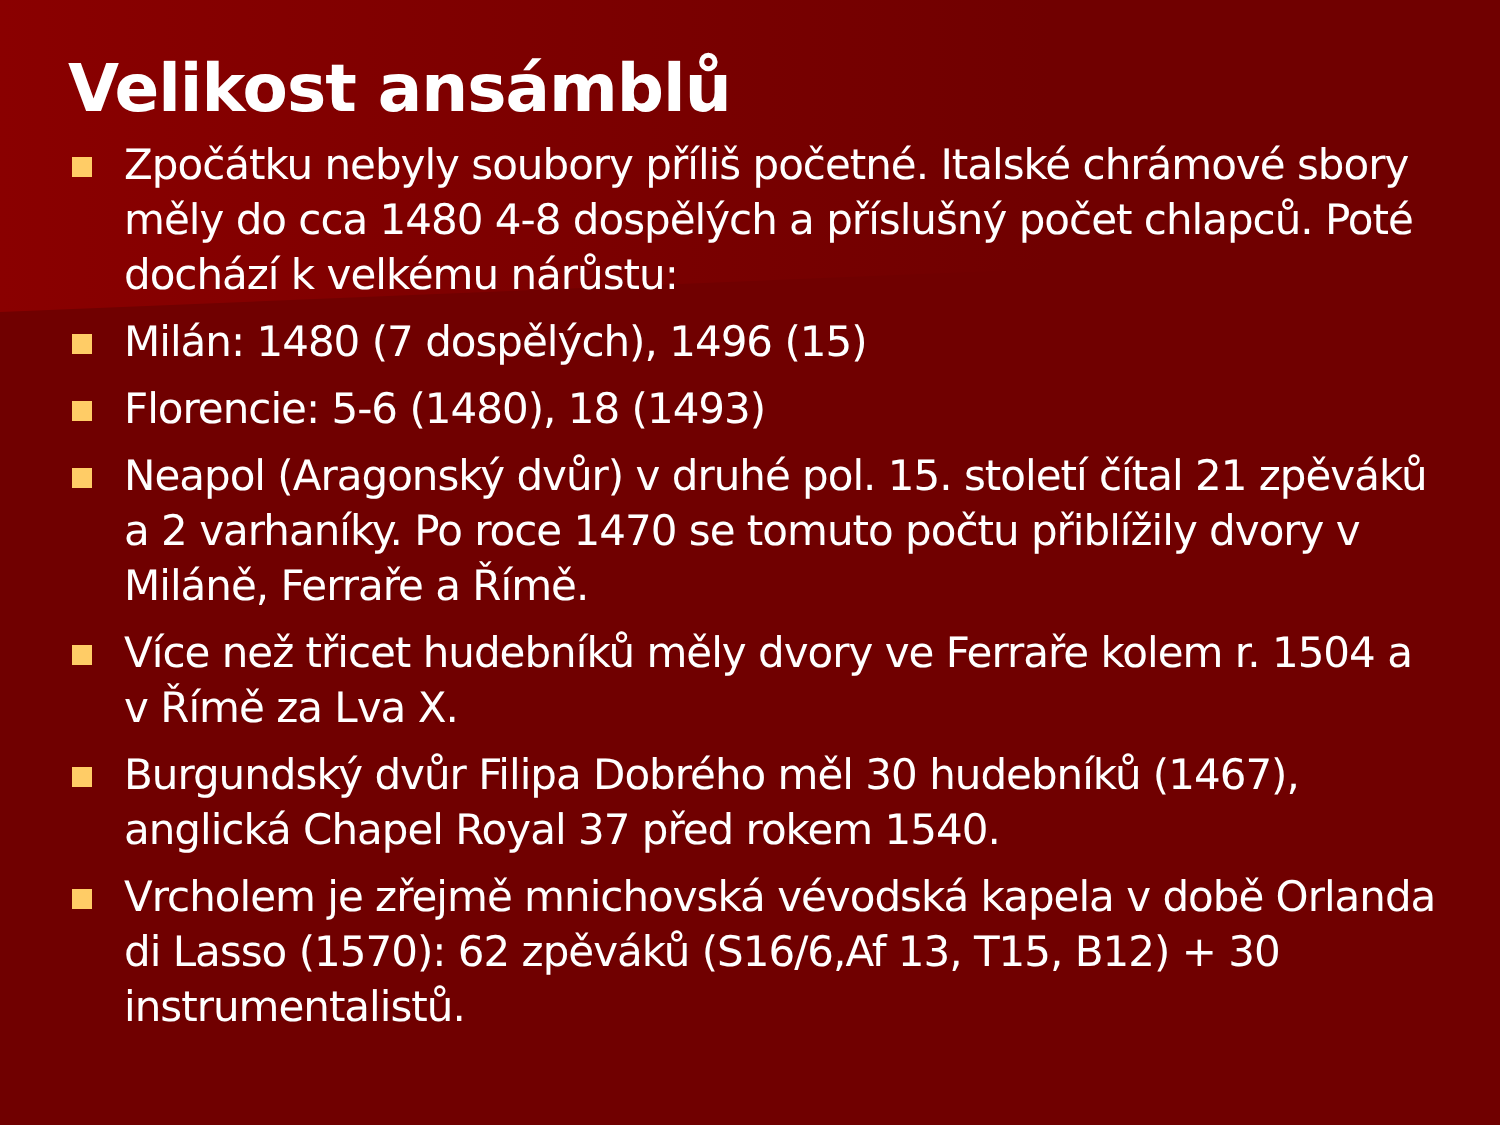Velikost ansámblů
Zpočátku nebyly soubory příliš početné. Italské chrámové sbory měly do cca 1480 4-8 dospělých a příslušný počet chlapců. Poté dochází k velkému nárůstu:
Milán: 1480 (7 dospělých), 1496 (15)
Florencie: 5-6 (1480), 18 (1493)
Neapol (Aragonský dvůr) v druhé pol. 15. století čítal 21 zpěváků a 2 varhaníky. Po roce 1470 se tomuto počtu přiblížily dvory v Miláně, Ferraře a Římě.
Více než třicet hudebníků měly dvory ve Ferraře kolem r. 1504 a v Římě za Lva X.
Burgundský dvůr Filipa Dobrého měl 30 hudebníků (1467), anglická Chapel Royal 37 před rokem 1540.
Vrcholem je zřejmě mnichovská vévodská kapela v době Orlanda di Lasso (1570): 62 zpěváků (S16/6,Af 13, T15, B12) + 30 instrumentalistů.